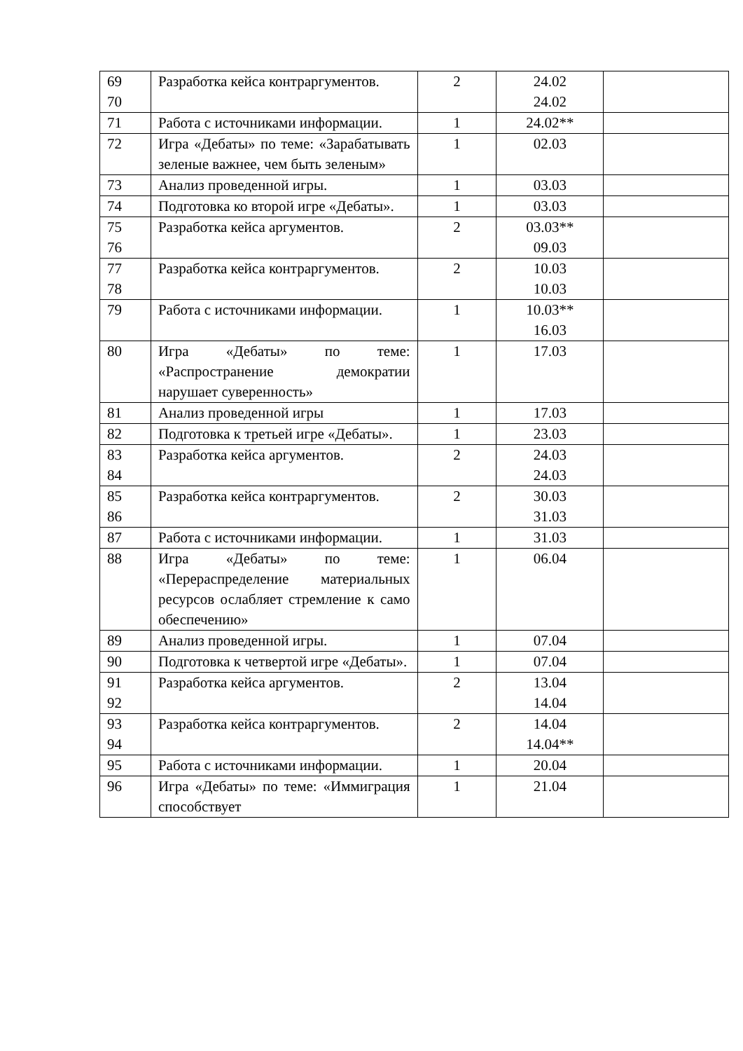| 69 70 | Разработка кейса контраргументов. | 2 | 24.02 24.02 | |
| 71 | Работа с источниками информации. | 1 | 24.02** | |
| 72 | Игра «Дебаты» по теме: «Зарабатывать зеленые важнее, чем быть зеленым» | 1 | 02.03 | |
| 73 | Анализ проведенной игры. | 1 | 03.03 | |
| 74 | Подготовка ко второй игре «Дебаты». | 1 | 03.03 | |
| 75 76 | Разработка кейса аргументов. | 2 | 03.03** 09.03 | |
| 77 78 | Разработка кейса контраргументов. | 2 | 10.03 10.03 | |
| 79 | Работа с источниками информации. | 1 | 10.03** 16.03 | |
| 80 | Игра «Дебаты» по теме: «Распространение демократии нарушает суверенность» | 1 | 17.03 | |
| 81 | Анализ проведенной игры | 1 | 17.03 | |
| 82 | Подготовка к третьей игре «Дебаты». | 1 | 23.03 | |
| 83 84 | Разработка кейса аргументов. | 2 | 24.03 24.03 | |
| 85 86 | Разработка кейса контраргументов. | 2 | 30.03 31.03 | |
| 87 | Работа с источниками информации. | 1 | 31.03 | |
| 88 | Игра «Дебаты» по теме: «Перераспределение материальных ресурсов ослабляет стремление к само обеспечению» | 1 | 06.04 | |
| 89 | Анализ проведенной игры. | 1 | 07.04 | |
| 90 | Подготовка к четвертой игре «Дебаты». | 1 | 07.04 | |
| 91 92 | Разработка кейса аргументов. | 2 | 13.04 14.04 | |
| 93 94 | Разработка кейса контраргументов. | 2 | 14.04 14.04** | |
| 95 | Работа с источниками информации. | 1 | 20.04 | |
| 96 | Игра «Дебаты» по теме: «Иммиграция способствует | 1 | 21.04 | |